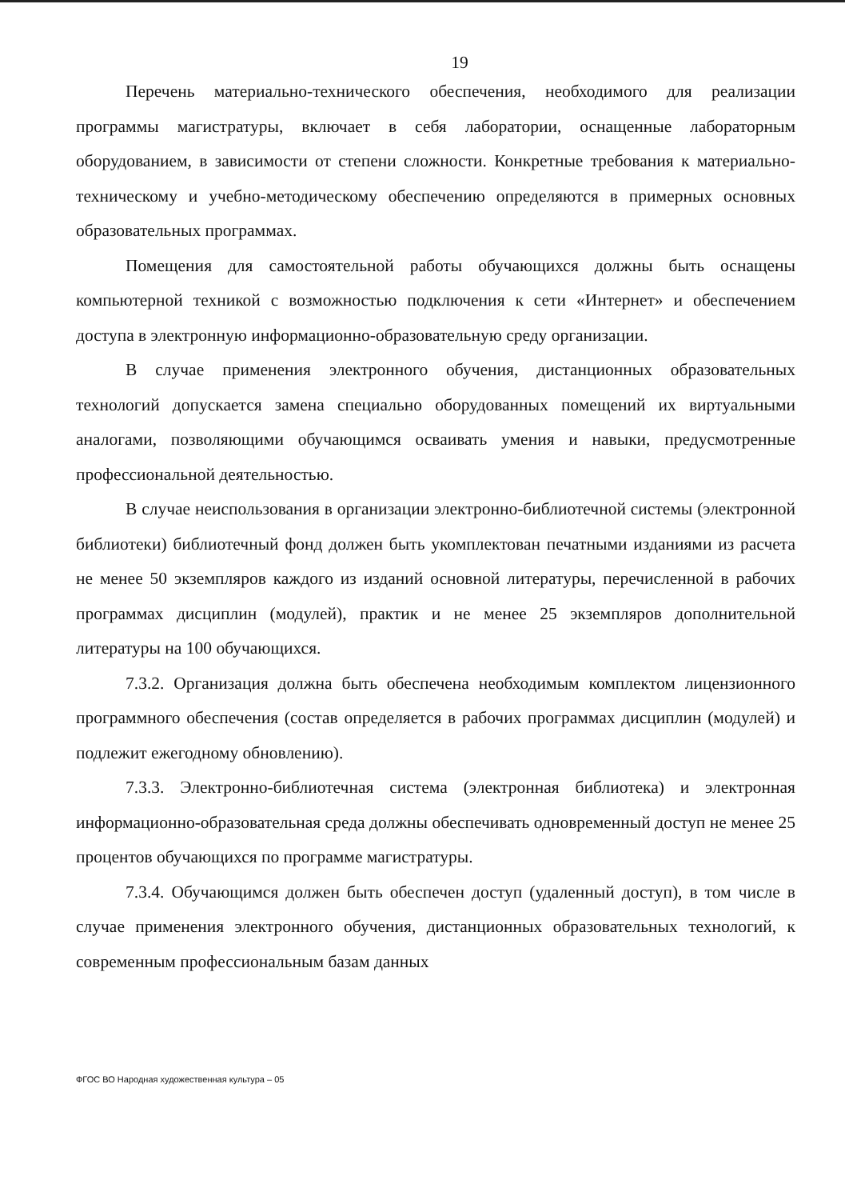19
Перечень материально-технического обеспечения, необходимого для реализации программы магистратуры, включает в себя лаборатории, оснащенные лабораторным оборудованием, в зависимости от степени сложности. Конкретные требования к материально-техническому и учебно-методическому обеспечению определяются в примерных основных образовательных программах.
Помещения для самостоятельной работы обучающихся должны быть оснащены компьютерной техникой с возможностью подключения к сети «Интернет» и обеспечением доступа в электронную информационно-образовательную среду организации.
В случае применения электронного обучения, дистанционных образовательных технологий допускается замена специально оборудованных помещений их виртуальными аналогами, позволяющими обучающимся осваивать умения и навыки, предусмотренные профессиональной деятельностью.
В случае неиспользования в организации электронно-библиотечной системы (электронной библиотеки) библиотечный фонд должен быть укомплектован печатными изданиями из расчета не менее 50 экземпляров каждого из изданий основной литературы, перечисленной в рабочих программах дисциплин (модулей), практик и не менее 25 экземпляров дополнительной литературы на 100 обучающихся.
7.3.2. Организация должна быть обеспечена необходимым комплектом лицензионного программного обеспечения (состав определяется в рабочих программах дисциплин (модулей) и подлежит ежегодному обновлению).
7.3.3. Электронно-библиотечная система (электронная библиотека) и электронная информационно-образовательная среда должны обеспечивать одновременный доступ не менее 25 процентов обучающихся по программе магистратуры.
7.3.4. Обучающимся должен быть обеспечен доступ (удаленный доступ), в том числе в случае применения электронного обучения, дистанционных образовательных технологий, к современным профессиональным базам данных
ФГОС ВО Народная художественная культура – 05